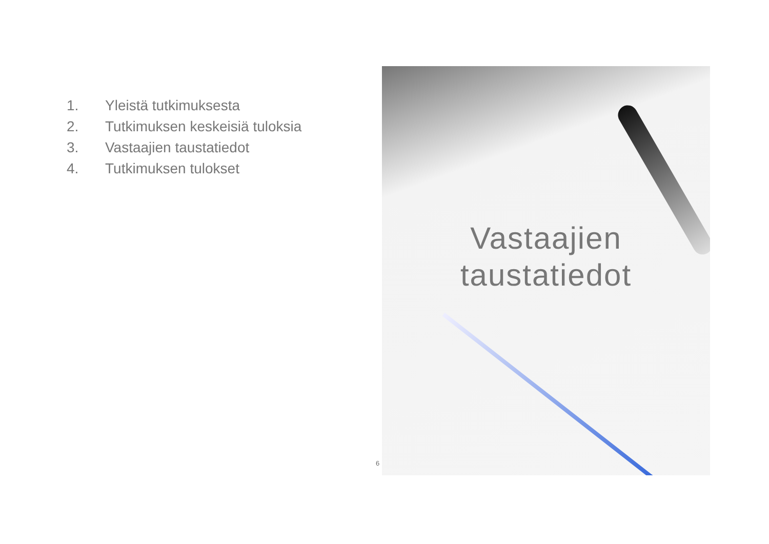1. Yleistä tutkimuksesta
2. Tutkimuksen keskeisiä tuloksia
3. Vastaajien taustatiedot
4. Tutkimuksen tulokset
Vastaajien
taustatiedot
6